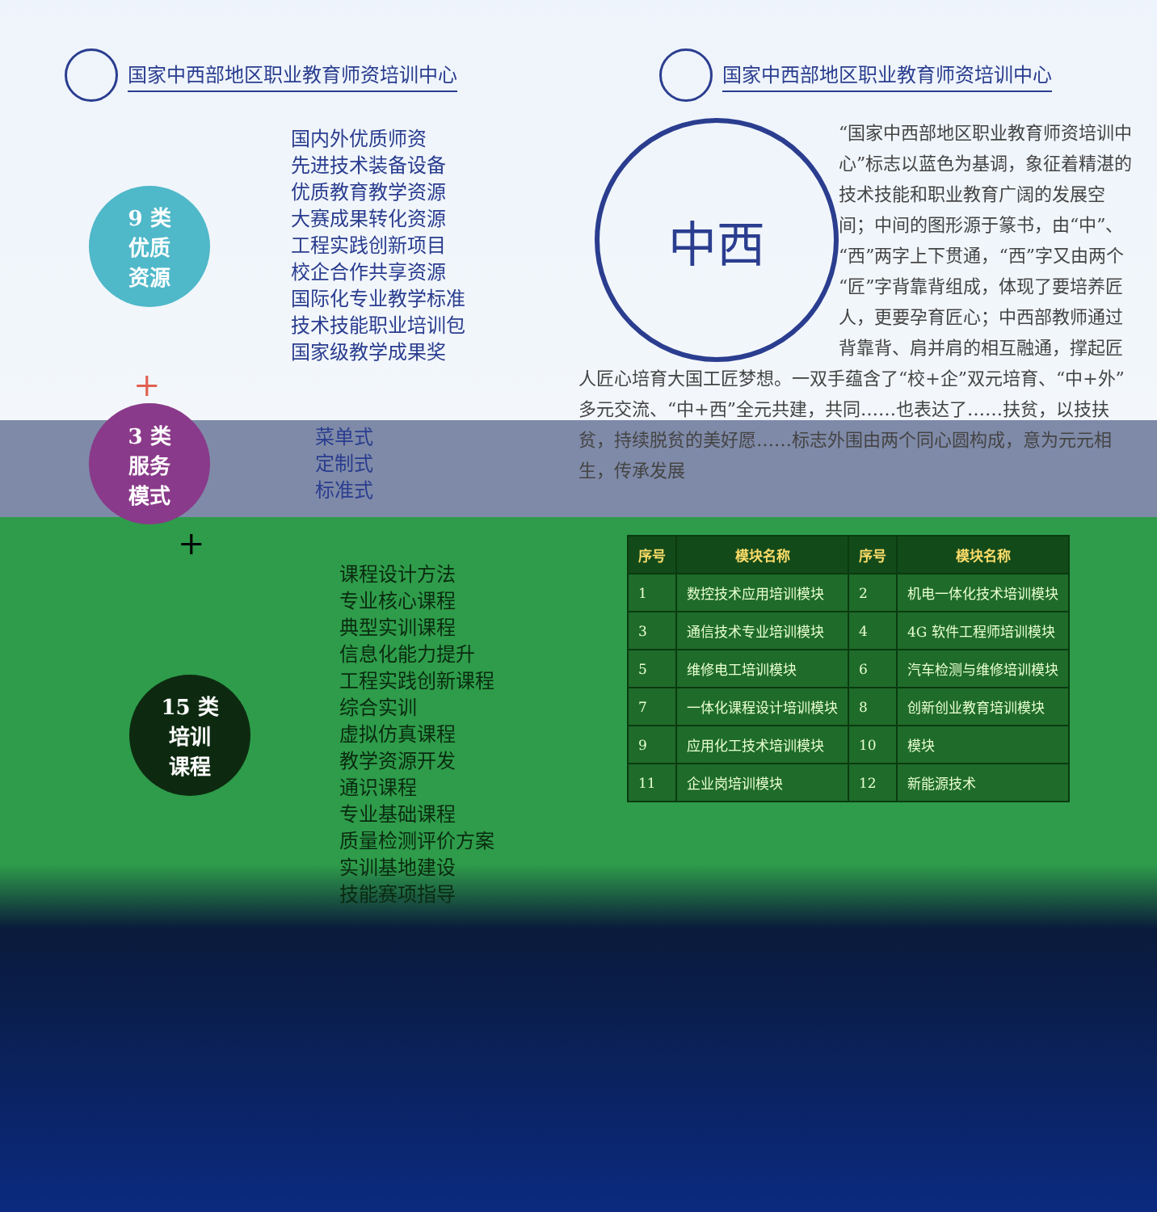国家中西部地区职业教育师资培训中心
9 类
优质
资源
国内外优质师资
先进技术装备设备
优质教育教学资源
大赛成果转化资源
工程实践创新项目
校企合作共享资源
国际化专业教学标准
技术技能职业培训包
国家级教学成果奖
+
3 类
服务
模式
菜单式
定制式
标准式
+
15 类
培训
课程
课程设计方法
专业核心课程
典型实训课程
信息化能力提升
工程实践创新课程
综合实训
虚拟仿真课程
教学资源开发
通识课程
专业基础课程
质量检测评价方案
实训基地建设
技能赛项指导
国家中西部地区职业教育师资培训中心
中西
“国家中西部地区职业教育师资培训中心”标志以蓝色为基调，象征着精湛的技术技能和职业教育广阔的发展空间；中间的图形源于篆书，由“中”、“西”两字上下贯通，“西”字又由两个“匠”字背靠背组成，体现了要培养匠人，更要孕育匠心；中西部教师通过背靠背、肩并肩的相互融通，撑起匠人匠心培育大国工匠梦想。一双手蕴含了“校+企”双元培育、“中+外”多元交流、“中+西”全元共建，共同……也表达了……扶贫，以技扶贫，持续脱贫的美好愿……标志外围由两个同心圆构成，意为元元相生，传承发展
| 序号 | 模块名称 | 序号 | 模块名称 |
| --- | --- | --- | --- |
| 1 | 数控技术应用培训模块 | 2 | 机电一体化技术培训模块 |
| 3 | 通信技术专业培训模块 | 4 | 4G 软件工程师培训模块 |
| 5 | 维修电工培训模块 | 6 | 汽车检测与维修培训模块 |
| 7 | 一体化课程设计培训模块 | 8 | 创新创业教育培训模块 |
| 9 | 应用化工技术培训模块 | 10 | 模块 |
| 11 | 企业岗培训模块 | 12 | 新能源技术 |